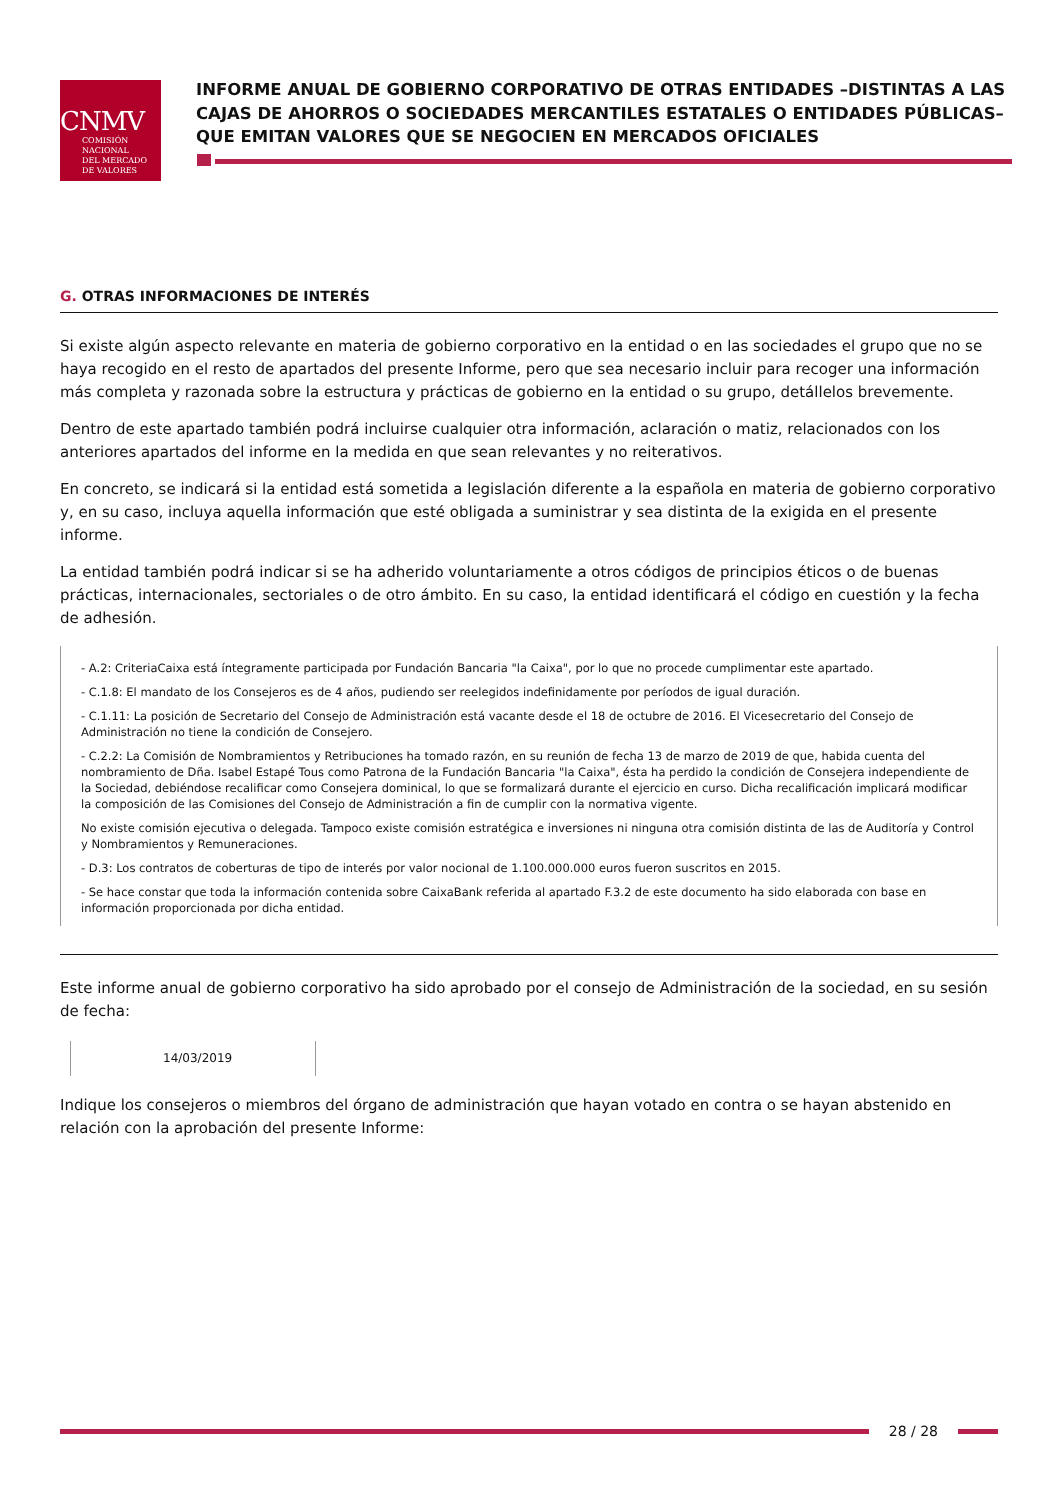CNMV
COMISIÓN
NACIONAL
DEL MERCADO
DE VALORES
INFORME ANUAL DE GOBIERNO CORPORATIVO DE OTRAS ENTIDADES –DISTINTAS A LAS CAJAS DE AHORROS O SOCIEDADES MERCANTILES ESTATALES O ENTIDADES PÚBLICAS– QUE EMITAN VALORES QUE SE NEGOCIEN EN MERCADOS OFICIALES
G. OTRAS INFORMACIONES DE INTERÉS
Si existe algún aspecto relevante en materia de gobierno corporativo en la entidad o en las sociedades el grupo que no se haya recogido en el resto de apartados del presente Informe, pero que sea necesario incluir para recoger una información más completa y razonada sobre la estructura y prácticas de gobierno en la entidad o su grupo, detállelos brevemente.
Dentro de este apartado también podrá incluirse cualquier otra información, aclaración o matiz, relacionados con los anteriores apartados del informe en la medida en que sean relevantes y no reiterativos.
En concreto, se indicará si la entidad está sometida a legislación diferente a la española en materia de gobierno corporativo y, en su caso, incluya aquella información que esté obligada a suministrar y sea distinta de la exigida en el presente informe.
La entidad también podrá indicar si se ha adherido voluntariamente a otros códigos de principios éticos o de buenas prácticas, internacionales, sectoriales o de otro ámbito. En su caso, la entidad identificará el código en cuestión y la fecha de adhesión.
- A.2: CriteriaCaixa está íntegramente participada por Fundación Bancaria "la Caixa", por lo que no procede cumplimentar este apartado.
- C.1.8: El mandato de los Consejeros es de 4 años, pudiendo ser reelegidos indefinidamente por períodos de igual duración.
- C.1.11: La posición de Secretario del Consejo de Administración está vacante desde el 18 de octubre de 2016. El Vicesecretario del Consejo de Administración no tiene la condición de Consejero.
- C.2.2: La Comisión de Nombramientos y Retribuciones ha tomado razón, en su reunión de fecha 13 de marzo de 2019 de que, habida cuenta del nombramiento de Dña. Isabel Estapé Tous como Patrona de la Fundación Bancaria "la Caixa", ésta ha perdido la condición de Consejera independiente de la Sociedad, debiéndose recalificar como Consejera dominical, lo que se formalizará durante el ejercicio en curso. Dicha recalificación implicará modificar la composición de las Comisiones del Consejo de Administración a fin de cumplir con la normativa vigente.
No existe comisión ejecutiva o delegada. Tampoco existe comisión estratégica e inversiones ni ninguna otra comisión distinta de las de Auditoría y Control y Nombramientos y Remuneraciones.
- D.3: Los contratos de coberturas de tipo de interés por valor nocional de 1.100.000.000 euros fueron suscritos en 2015.
- Se hace constar que toda la información contenida sobre CaixaBank referida al apartado F.3.2 de este documento ha sido elaborada con base en información proporcionada por dicha entidad.
Este informe anual de gobierno corporativo ha sido aprobado por el consejo de Administración de la sociedad, en su sesión de fecha:
14/03/2019
Indique los consejeros o miembros del órgano de administración que hayan votado en contra o se hayan abstenido en relación con la aprobación del presente Informe:
28 / 28